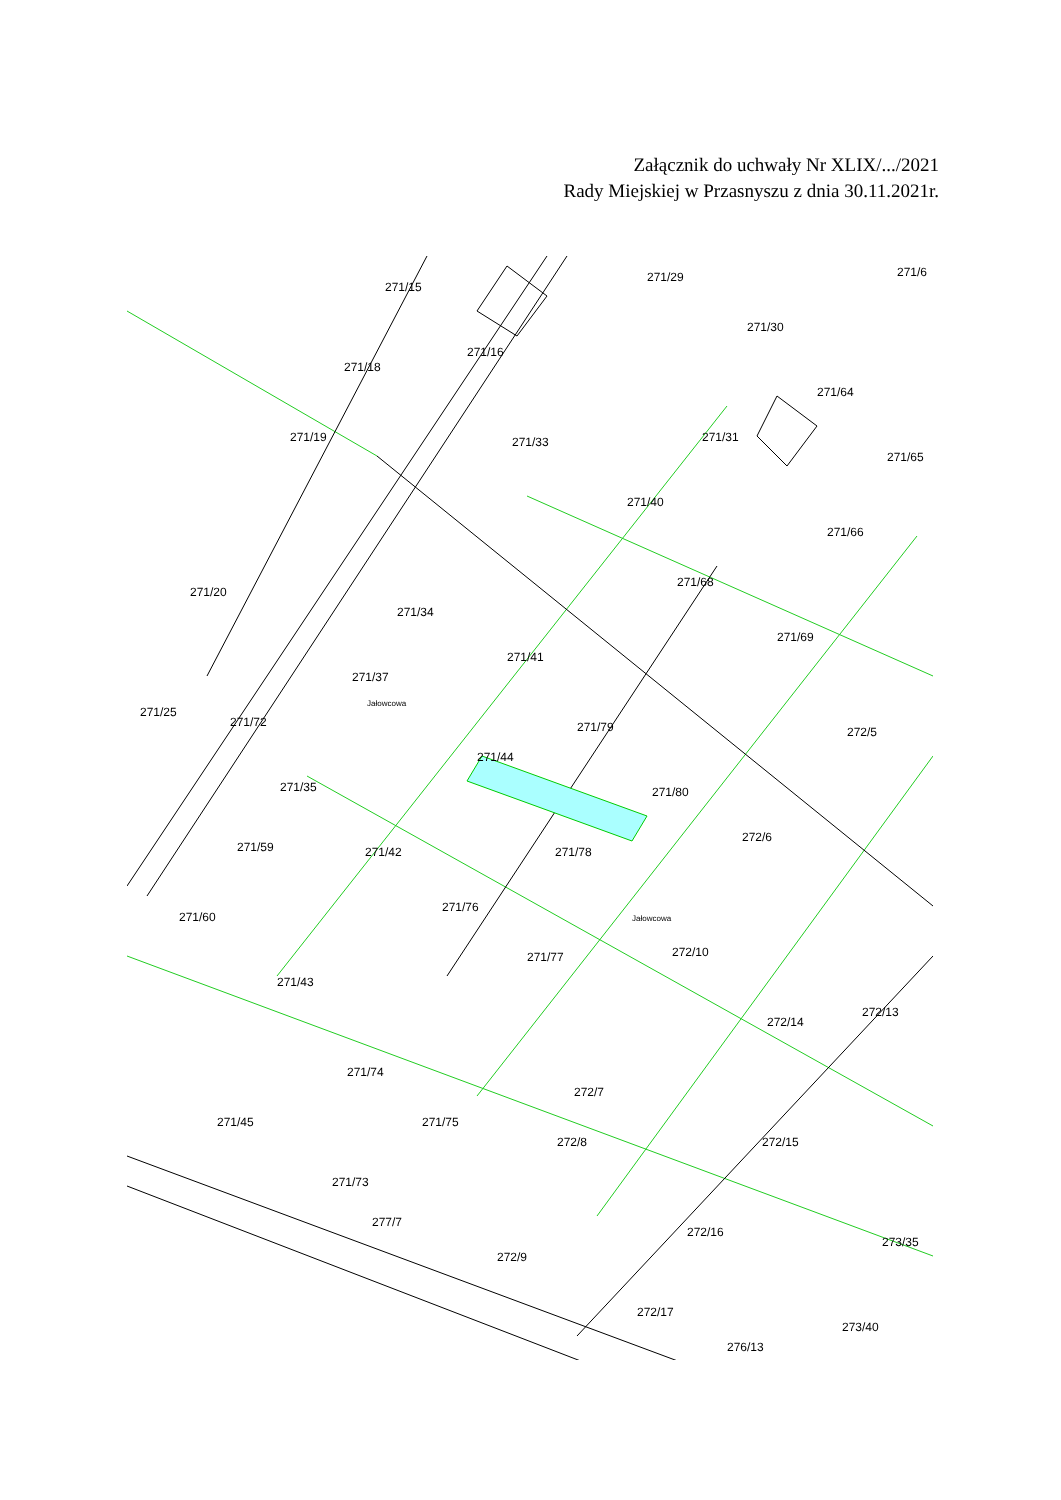Załącznik do uchwały Nr XLIX/.../2021
Rady Miejskiej w Przasnyszu z dnia 30.11.2021r.
271/15
271/29
271/30
271/6
271/16
271/18
271/64
271/19
271/33
271/31
271/65
271/40
271/66
271/20
271/34
271/68
271/69
271/41
271/37
271/25
271/72
271/79
272/5
271/44
271/35
271/80
271/59
271/42
271/78
272/6
271/76
271/60
271/77
272/10
271/43
272/13
272/14
271/74
272/7
271/45
271/75
272/15
272/8
271/73
277/7
272/16
273/35
272/9
272/17
273/40
276/13
Jałowcowa
Jałowcowa